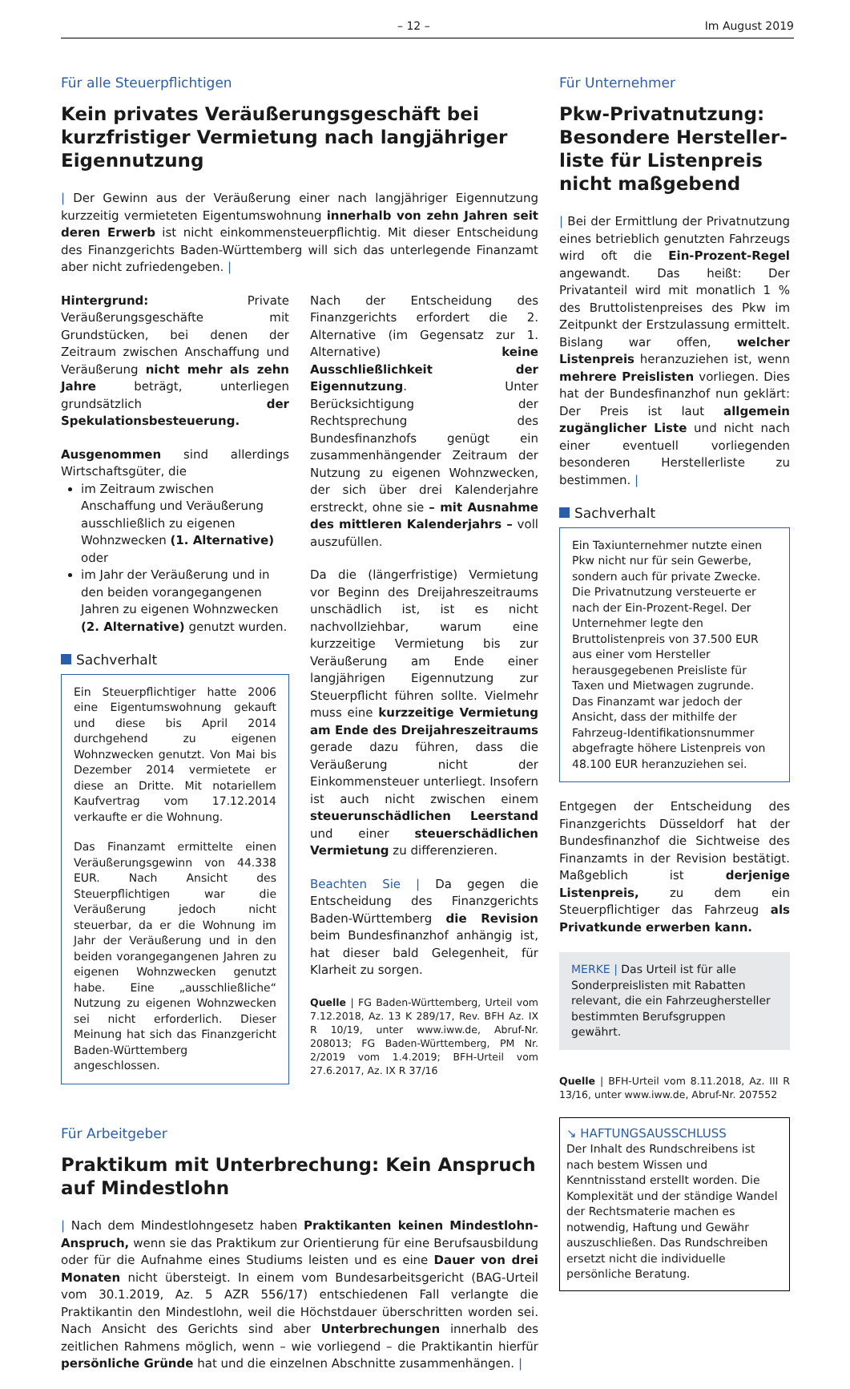– 12 – Im August 2019
Für alle Steuerpflichtigen
Kein privates Veräußerungsgeschäft bei kurzfristiger Vermietung nach langjähriger Eigennutzung
| Der Gewinn aus der Veräußerung einer nach langjähriger Eigennutzung kurzzeitig vermieteten Eigentumswohnung innerhalb von zehn Jahren seit deren Erwerb ist nicht einkommensteuerpflichtig. Mit dieser Entscheidung des Finanzgerichts Baden-Württemberg will sich das unterlegende Finanzamt aber nicht zufriedengeben. |
Hintergrund: Private Veräußerungsgeschäfte mit Grundstücken, bei denen der Zeitraum zwischen Anschaffung und Veräußerung nicht mehr als zehn Jahre beträgt, unterliegen grundsätzlich der Spekulationsbesteuerung.
Ausgenommen sind allerdings Wirtschaftsgüter, die
im Zeitraum zwischen Anschaffung und Veräußerung ausschließlich zu eigenen Wohnzwecken (1. Alternative) oder
im Jahr der Veräußerung und in den beiden vorangegangenen Jahren zu eigenen Wohnzwecken (2. Alternative) genutzt wurden.
Sachverhalt
Ein Steuerpflichtiger hatte 2006 eine Eigentumswohnung gekauft und diese bis April 2014 durchgehend zu eigenen Wohnzwecken genutzt. Von Mai bis Dezember 2014 vermietete er diese an Dritte. Mit notariellem Kaufvertrag vom 17.12.2014 verkaufte er die Wohnung.
Das Finanzamt ermittelte einen Veräußerungsgewinn von 44.338 EUR. Nach Ansicht des Steuerpflichtigen war die Veräußerung jedoch nicht steuerbar, da er die Wohnung im Jahr der Veräußerung und in den beiden vorangegangenen Jahren zu eigenen Wohnzwecken genutzt habe. Eine „ausschließliche“ Nutzung zu eigenen Wohnzwecken sei nicht erforderlich. Dieser Meinung hat sich das Finanzgericht Baden-Württemberg angeschlossen.
Nach der Entscheidung des Finanzgerichts erfordert die 2. Alternative (im Gegensatz zur 1. Alternative) keine Ausschließlichkeit der Eigennutzung. Unter Berücksichtigung der Rechtsprechung des Bundesfinanzhofs genügt ein zusammenhängender Zeitraum der Nutzung zu eigenen Wohnzwecken, der sich über drei Kalenderjahre erstreckt, ohne sie – mit Ausnahme des mittleren Kalenderjahrs – voll auszufüllen.
Da die (längerfristige) Vermietung vor Beginn des Dreijahreszeitraums unschädlich ist, ist es nicht nachvollziehbar, warum eine kurzzeitige Vermietung bis zur Veräußerung am Ende einer langjährigen Eigennutzung zur Steuerpflicht führen sollte. Vielmehr muss eine kurzzeitige Vermietung am Ende des Dreijahreszeitraums gerade dazu führen, dass die Veräußerung nicht der Einkommensteuer unterliegt. Insofern ist auch nicht zwischen einem steuerunschädlichen Leerstand und einer steuerschädlichen Vermietung zu differenzieren.
Beachten Sie | Da gegen die Entscheidung des Finanzgerichts Baden-Württemberg die Revision beim Bundesfinanzhof anhängig ist, hat dieser bald Gelegenheit, für Klarheit zu sorgen.
Quelle | FG Baden-Württemberg, Urteil vom 7.12.2018, Az. 13 K 289/17, Rev. BFH Az. IX R 10/19, unter www.iww.de, Abruf-Nr. 208013; FG Baden-Württemberg, PM Nr. 2/2019 vom 1.4.2019; BFH-Urteil vom 27.6.2017, Az. IX R 37/16
Für Arbeitgeber
Praktikum mit Unterbrechung: Kein Anspruch auf Mindestlohn
| Nach dem Mindestlohngesetz haben Praktikanten keinen Mindestlohn-Anspruch, wenn sie das Praktikum zur Orientierung für eine Berufsausbildung oder für die Aufnahme eines Studiums leisten und es eine Dauer von drei Monaten nicht übersteigt. In einem vom Bundesarbeitsgericht (BAG-Urteil vom 30.1.2019, Az. 5 AZR 556/17) entschiedenen Fall verlangte die Praktikantin den Mindestlohn, weil die Höchstdauer überschritten worden sei. Nach Ansicht des Gerichts sind aber Unterbrechungen innerhalb des zeitlichen Rahmens möglich, wenn – wie vorliegend – die Praktikantin hierfür persönliche Gründe hat und die einzelnen Abschnitte zusammenhängen. |
Für Unternehmer
Pkw-Privatnutzung: Besondere Hersteller­liste für Listenpreis nicht maßgebend
| Bei der Ermittlung der Privatnutzung eines betrieblich genutzten Fahrzeugs wird oft die Ein-Prozent-Regel angewandt. Das heißt: Der Privatanteil wird mit monatlich 1 % des Bruttolistenpreises des Pkw im Zeitpunkt der Erstzulassung ermittelt. Bislang war offen, welcher Listenpreis heranzuziehen ist, wenn mehrere Preislisten vorliegen. Dies hat der Bundesfinanzhof nun geklärt: Der Preis ist laut allgemein zugänglicher Liste und nicht nach einer eventuell vorliegenden besonderen Herstellerliste zu bestimmen. |
Sachverhalt
Ein Taxiunternehmer nutzte einen Pkw nicht nur für sein Gewerbe, sondern auch für private Zwecke. Die Privatnutzung versteuerte er nach der Ein-Prozent-Regel. Der Unternehmer legte den Bruttolistenpreis von 37.500 EUR aus einer vom Hersteller herausgegebenen Preisliste für Taxen und Mietwagen zugrunde. Das Finanzamt war jedoch der Ansicht, dass der mithilfe der Fahrzeug-Identifikationsnummer abgefragte höhere Listenpreis von 48.100 EUR heranzuziehen sei.
Entgegen der Entscheidung des Finanzgerichts Düsseldorf hat der Bundesfinanzhof die Sichtweise des Finanzamts in der Revision bestätigt. Maßgeblich ist derjenige Listenpreis, zu dem ein Steuerpflichtiger das Fahrzeug als Privatkunde erwerben kann.
MERKE | Das Urteil ist für alle Sonderpreislisten mit Rabatten relevant, die ein Fahrzeughersteller bestimmten Berufsgruppen gewährt.
Quelle | BFH-Urteil vom 8.11.2018, Az. III R 13/16, unter www.iww.de, Abruf-Nr. 207552
↘ HAFTUNGSAUSSCHLUSS
Der Inhalt des Rundschreibens ist nach bestem Wissen und Kenntnisstand erstellt worden. Die Komplexität und der ständige Wandel der Rechtsmaterie machen es notwendig, Haftung und Gewähr auszuschließen. Das Rundschreiben ersetzt nicht die individuelle persönliche Beratung.